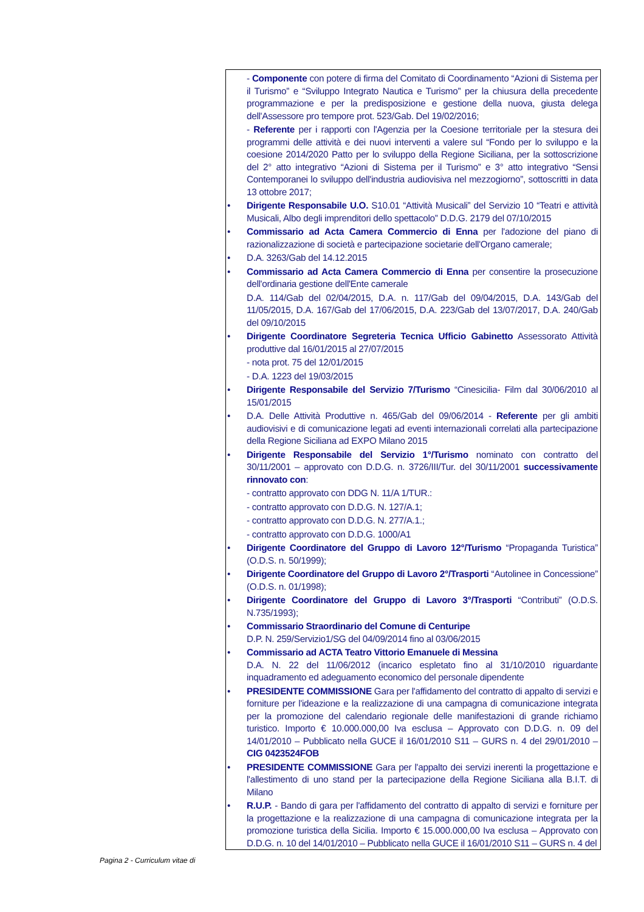- Componente con potere di firma del Comitato di Coordinamento “Azioni di Sistema per il Turismo” e “Sviluppo Integrato Nautica e Turismo” per la chiusura della precedente programmazione e per la predisposizione e gestione della nuova, giusta delega dell'Assessore pro tempore prot. 523/Gab. Del 19/02/2016;
- Referente per i rapporti con l'Agenzia per la Coesione territoriale per la stesura dei programmi delle attività e dei nuovi interventi a valere sul “Fondo per lo sviluppo e la coesione 2014/2020 Patto per lo sviluppo della Regione Siciliana, per la sottoscrizione del 2° atto integrativo “Azioni di Sistema per il Turismo” e 3° atto integrativo “Sensi Contemporanei lo sviluppo dell'industria audiovisiva nel mezzogiorno”, sottoscritti in data 13 ottobre 2017;
• Dirigente Responsabile U.O. S10.01 “Attività Musicali” del Servizio 10 “Teatri e attività Musicali, Albo degli imprenditori dello spettacolo” D.D.G. 2179 del 07/10/2015
• Commissario ad Acta Camera Commercio di Enna per l'adozione del piano di razionalizzazione di società e partecipazione societarie dell'Organo camerale;
• D.A. 3263/Gab del 14.12.2015
• Commissario ad Acta Camera Commercio di Enna per consentire la prosecuzione dell'ordinaria gestione dell'Ente camerale
D.A. 114/Gab del 02/04/2015, D.A. n. 117/Gab del 09/04/2015, D.A. 143/Gab del 11/05/2015, D.A. 167/Gab del 17/06/2015, D.A. 223/Gab del 13/07/2017, D.A. 240/Gab del 09/10/2015
• Dirigente Coordinatore Segreteria Tecnica Ufficio Gabinetto Assessorato Attività produttive dal 16/01/2015 al 27/07/2015
- nota prot. 75 del 12/01/2015
- D.A. 1223 del 19/03/2015
• Dirigente Responsabile del Servizio 7/Turismo “Cinesicilia- Film dal 30/06/2010 al 15/01/2015
• D.A. Delle Attività Produttive n. 465/Gab del 09/06/2014 - Referente per gli ambiti audiovisivi e di comunicazione legati ad eventi internazionali correlati alla partecipazione della Regione Siciliana ad EXPO Milano 2015
• Dirigente Responsabile del Servizio 1°/Turismo nominato con contratto del 30/11/2001 – approvato con D.D.G. n. 3726/III/Tur. del 30/11/2001 successivamente rinnovato con:
- contratto approvato con DDG N. 11/A 1/TUR.:
- contratto approvato con D.D.G. N. 127/A.1;
- contratto approvato con D.D.G. N. 277/A.1.;
- contratto approvato con D.D.G. 1000/A1
• Dirigente Coordinatore del Gruppo di Lavoro 12°/Turismo “Propaganda Turistica” (O.D.S. n. 50/1999);
• Dirigente Coordinatore del Gruppo di Lavoro 2°/Trasporti “Autolinee in Concessione” (O.D.S. n. 01/1998);
• Dirigente Coordinatore del Gruppo di Lavoro 3°/Trasporti “Contributi” (O.D.S. N.735/1993);
• Commissario Straordinario del Comune di Centuripe
D.P. N. 259/Servizio1/SG del 04/09/2014 fino al 03/06/2015
• Commissario ad ACTA Teatro Vittorio Emanuele di Messina
D.A. N. 22 del 11/06/2012 (incarico espletato fino al 31/10/2010 riguardante inquadramento ed adeguamento economico del personale dipendente
• PRESIDENTE COMMISSIONE Gara per l'affidamento del contratto di appalto di servizi e forniture per l'ideazione e la realizzazione di una campagna di comunicazione integrata per la promozione del calendario regionale delle manifestazioni di grande richiamo turistico. Importo € 10.000.000,00 Iva esclusa – Approvato con D.D.G. n. 09 del 14/01/2010 – Pubblicato nella GUCE il 16/01/2010 S11 – GURS n. 4 del 29/01/2010 – CIG 0423524FOB
• PRESIDENTE COMMISSIONE Gara per l'appalto dei servizi inerenti la progettazione e l'allestimento di uno stand per la partecipazione della Regione Siciliana alla B.I.T. di Milano
• R.U.P. - Bando di gara per l'affidamento del contratto di appalto di servizi e forniture per la progettazione e la realizzazione di una campagna di comunicazione integrata per la promozione turistica della Sicilia. Importo € 15.000.000,00 Iva esclusa – Approvato con D.D.G. n. 10 del 14/01/2010 – Pubblicato nella GUCE il 16/01/2010 S11 – GURS n. 4 del
Pagina 2 - Curriculum vitae di